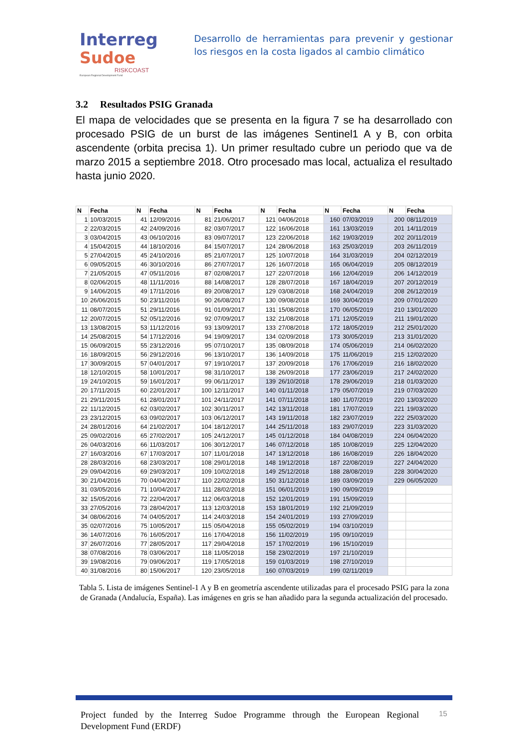Interreg
Sudoe
RISKCOAST
European Regional Development Fund
Desarrollo de herramientas para prevenir y gestionar los riesgos en la costa ligados al cambio climático
3.2 Resultados PSIG Granada
El mapa de velocidades que se presenta en la figura 7 se ha desarrollado con procesado PSIG de un burst de las imágenes Sentinel1 A y B, con orbita ascendente (orbita precisa 1). Un primer resultado cubre un periodo que va de marzo 2015 a septiembre 2018. Otro procesado mas local, actualiza el resultado hasta junio 2020.
| N | Fecha | N | Fecha | N | Fecha | N | Fecha | N | Fecha | N | Fecha |
| --- | --- | --- | --- | --- | --- | --- | --- | --- | --- | --- | --- |
| 1 | 10/03/2015 | 41 | 12/09/2016 | 81 | 21/06/2017 | 121 | 04/06/2018 | 160 | 07/03/2019 | 200 | 08/11/2019 |
| 2 | 22/03/2015 | 42 | 24/09/2016 | 82 | 03/07/2017 | 122 | 16/06/2018 | 161 | 13/03/2019 | 201 | 14/11/2019 |
| 3 | 03/04/2015 | 43 | 06/10/2016 | 83 | 09/07/2017 | 123 | 22/06/2018 | 162 | 19/03/2019 | 202 | 20/11/2019 |
| 4 | 15/04/2015 | 44 | 18/10/2016 | 84 | 15/07/2017 | 124 | 28/06/2018 | 163 | 25/03/2019 | 203 | 26/11/2019 |
| 5 | 27/04/2015 | 45 | 24/10/2016 | 85 | 21/07/2017 | 125 | 10/07/2018 | 164 | 31/03/2019 | 204 | 02/12/2019 |
| 6 | 09/05/2015 | 46 | 30/10/2016 | 86 | 27/07/2017 | 126 | 16/07/2018 | 165 | 06/04/2019 | 205 | 08/12/2019 |
| 7 | 21/05/2015 | 47 | 05/11/2016 | 87 | 02/08/2017 | 127 | 22/07/2018 | 166 | 12/04/2019 | 206 | 14/12/2019 |
| 8 | 02/06/2015 | 48 | 11/11/2016 | 88 | 14/08/2017 | 128 | 28/07/2018 | 167 | 18/04/2019 | 207 | 20/12/2019 |
| 9 | 14/06/2015 | 49 | 17/11/2016 | 89 | 20/08/2017 | 129 | 03/08/2018 | 168 | 24/04/2019 | 208 | 26/12/2019 |
| 10 | 26/06/2015 | 50 | 23/11/2016 | 90 | 26/08/2017 | 130 | 09/08/2018 | 169 | 30/04/2019 | 209 | 07/01/2020 |
| 11 | 08/07/2015 | 51 | 29/11/2016 | 91 | 01/09/2017 | 131 | 15/08/2018 | 170 | 06/05/2019 | 210 | 13/01/2020 |
| 12 | 20/07/2015 | 52 | 05/12/2016 | 92 | 07/09/2017 | 132 | 21/08/2018 | 171 | 12/05/2019 | 211 | 19/01/2020 |
| 13 | 13/08/2015 | 53 | 11/12/2016 | 93 | 13/09/2017 | 133 | 27/08/2018 | 172 | 18/05/2019 | 212 | 25/01/2020 |
| 14 | 25/08/2015 | 54 | 17/12/2016 | 94 | 19/09/2017 | 134 | 02/09/2018 | 173 | 30/05/2019 | 213 | 31/01/2020 |
| 15 | 06/09/2015 | 55 | 23/12/2016 | 95 | 07/10/2017 | 135 | 08/09/2018 | 174 | 05/06/2019 | 214 | 06/02/2020 |
| 16 | 18/09/2015 | 56 | 29/12/2016 | 96 | 13/10/2017 | 136 | 14/09/2018 | 175 | 11/06/2019 | 215 | 12/02/2020 |
| 17 | 30/09/2015 | 57 | 04/01/2017 | 97 | 19/10/2017 | 137 | 20/09/2018 | 176 | 17/06/2019 | 216 | 18/02/2020 |
| 18 | 12/10/2015 | 58 | 10/01/2017 | 98 | 31/10/2017 | 138 | 26/09/2018 | 177 | 23/06/2019 | 217 | 24/02/2020 |
| 19 | 24/10/2015 | 59 | 16/01/2017 | 99 | 06/11/2017 | 139 | 26/10/2018 | 178 | 29/06/2019 | 218 | 01/03/2020 |
| 20 | 17/11/2015 | 60 | 22/01/2017 | 100 | 12/11/2017 | 140 | 01/11/2018 | 179 | 05/07/2019 | 219 | 07/03/2020 |
| 21 | 29/11/2015 | 61 | 28/01/2017 | 101 | 24/11/2017 | 141 | 07/11/2018 | 180 | 11/07/2019 | 220 | 13/03/2020 |
| 22 | 11/12/2015 | 62 | 03/02/2017 | 102 | 30/11/2017 | 142 | 13/11/2018 | 181 | 17/07/2019 | 221 | 19/03/2020 |
| 23 | 23/12/2015 | 63 | 09/02/2017 | 103 | 06/12/2017 | 143 | 19/11/2018 | 182 | 23/07/2019 | 222 | 25/03/2020 |
| 24 | 28/01/2016 | 64 | 21/02/2017 | 104 | 18/12/2017 | 144 | 25/11/2018 | 183 | 29/07/2019 | 223 | 31/03/2020 |
| 25 | 09/02/2016 | 65 | 27/02/2017 | 105 | 24/12/2017 | 145 | 01/12/2018 | 184 | 04/08/2019 | 224 | 06/04/2020 |
| 26 | 04/03/2016 | 66 | 11/03/2017 | 106 | 30/12/2017 | 146 | 07/12/2018 | 185 | 10/08/2019 | 225 | 12/04/2020 |
| 27 | 16/03/2016 | 67 | 17/03/2017 | 107 | 11/01/2018 | 147 | 13/12/2018 | 186 | 16/08/2019 | 226 | 18/04/2020 |
| 28 | 28/03/2016 | 68 | 23/03/2017 | 108 | 29/01/2018 | 148 | 19/12/2018 | 187 | 22/08/2019 | 227 | 24/04/2020 |
| 29 | 09/04/2016 | 69 | 29/03/2017 | 109 | 10/02/2018 | 149 | 25/12/2018 | 188 | 28/08/2019 | 228 | 30/04/2020 |
| 30 | 21/04/2016 | 70 | 04/04/2017 | 110 | 22/02/2018 | 150 | 31/12/2018 | 189 | 03/09/2019 | 229 | 06/05/2020 |
| 31 | 03/05/2016 | 71 | 10/04/2017 | 111 | 28/02/2018 | 151 | 06/01/2019 | 190 | 09/09/2019 | | |
| 32 | 15/05/2016 | 72 | 22/04/2017 | 112 | 06/03/2018 | 152 | 12/01/2019 | 191 | 15/09/2019 | | |
| 33 | 27/05/2016 | 73 | 28/04/2017 | 113 | 12/03/2018 | 153 | 18/01/2019 | 192 | 21/09/2019 | | |
| 34 | 08/06/2016 | 74 | 04/05/2017 | 114 | 24/03/2018 | 154 | 24/01/2019 | 193 | 27/09/2019 | | |
| 35 | 02/07/2016 | 75 | 10/05/2017 | 115 | 05/04/2018 | 155 | 05/02/2019 | 194 | 03/10/2019 | | |
| 36 | 14/07/2016 | 76 | 16/05/2017 | 116 | 17/04/2018 | 156 | 11/02/2019 | 195 | 09/10/2019 | | |
| 37 | 26/07/2016 | 77 | 28/05/2017 | 117 | 29/04/2018 | 157 | 17/02/2019 | 196 | 15/10/2019 | | |
| 38 | 07/08/2016 | 78 | 03/06/2017 | 118 | 11/05/2018 | 158 | 23/02/2019 | 197 | 21/10/2019 | | |
| 39 | 19/08/2016 | 79 | 09/06/2017 | 119 | 17/05/2018 | 159 | 01/03/2019 | 198 | 27/10/2019 | | |
| 40 | 31/08/2016 | 80 | 15/06/2017 | 120 | 23/05/2018 | 160 | 07/03/2019 | 199 | 02/11/2019 | | |
Tabla 5. Lista de imágenes Sentinel-1 A y B en geometría ascendente utilizadas para el procesado PSIG para la zona de Granada (Andalucía, España). Las imágenes en gris se han añadido para la segunda actualización del procesado.
Project funded by the Interreg Sudoe Programme through the European Regional Development Fund (ERDF)
15